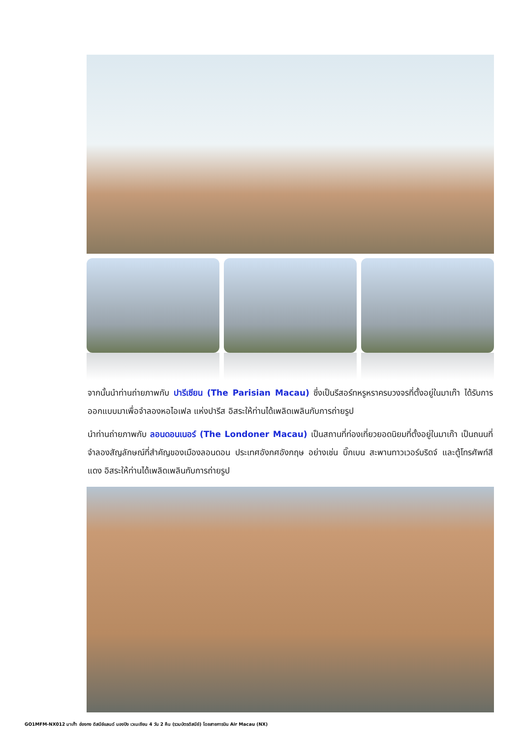จากนั้นนำท่านถ่ายภาพกับ ปารีเซียน (The Parisian Macau) ซึ่งเป็นรีสอร์ทหรูหราครบวงจรที่ตั้งอยู่ในมาเก๊า ได้รับการออกแบบมาเพื่อจำลองหอไอเฟล แห่งปารีส อิสระให้ท่านได้เพลิดเพลินกับการถ่ายรูป
นำท่านถ่ายภาพกับ ลอนดอนเนอร์ (The Londoner Macau) เป็นสถานที่ท่องเที่ยวยอดนิยมที่ตั้งอยู่ในมาเก๊า เป็นถนนที่จำลองสัญลักษณ์ที่สำคัญของเมืองลอนดอน ประเทศอังกศอังกฤษ อย่างเช่น บิ๊กเบน สะพานทาวเวอร์บริดจ์ และตู้โทรศัพท์สีแดง อิสระให้ท่านได้เพลิดเพลินกับการถ่ายรูป
GO1MFM-NX012 มาเก๊า ฮ่องกง ดิสนีย์แลนด์ นองปิง เวเนเชียน 4 วัน 2 คืน (รวมบัตรดิสนีย์) โดยสายการบิน Air Macau (NX)